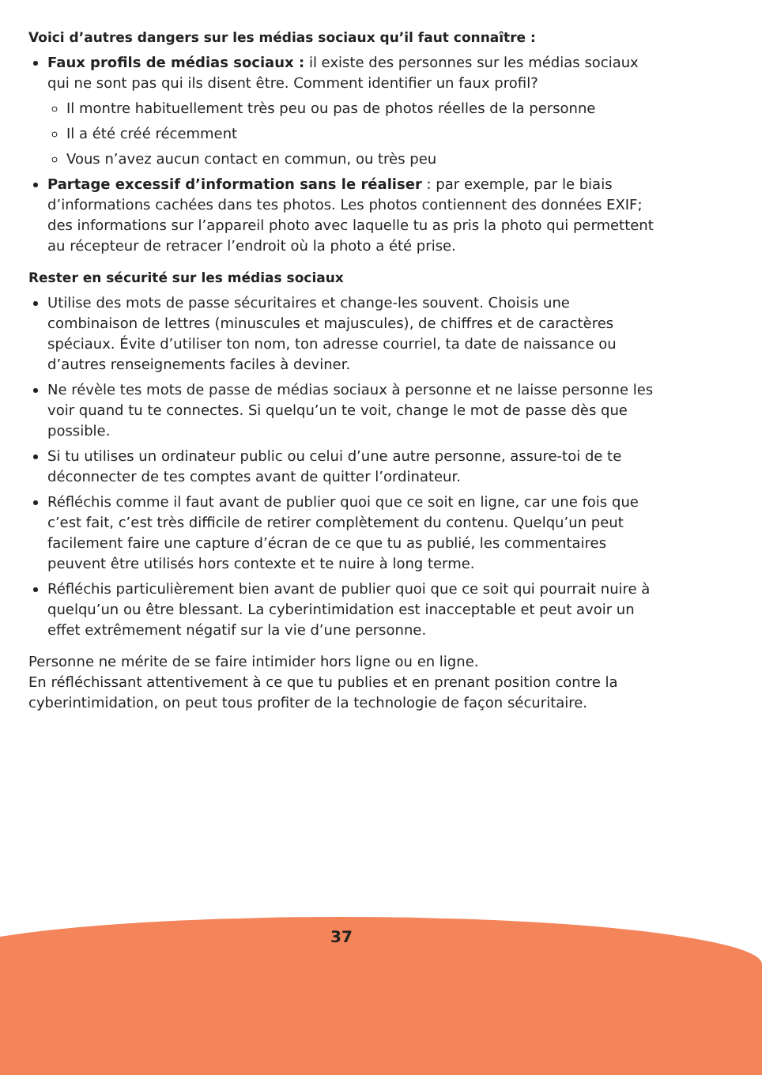Voici d’autres dangers sur les médias sociaux qu’il faut connaître :
Faux profils de médias sociaux : il existe des personnes sur les médias sociaux qui ne sont pas qui ils disent être. Comment identifier un faux profil?
Il montre habituellement très peu ou pas de photos réelles de la personne
Il a été créé récemment
Vous n’avez aucun contact en commun, ou très peu
Partage excessif d’information sans le réaliser : par exemple, par le biais d’informations cachées dans tes photos. Les photos contiennent des données EXIF; des informations sur l’appareil photo avec laquelle tu as pris la photo qui permettent au récepteur de retracer l’endroit où la photo a été prise.
Rester en sécurité sur les médias sociaux
Utilise des mots de passe sécuritaires et change-les souvent. Choisis une combinaison de lettres (minuscules et majuscules), de chiffres et de caractères spéciaux. Évite d’utiliser ton nom, ton adresse courriel, ta date de naissance ou d’autres renseignements faciles à deviner.
Ne révèle tes mots de passe de médias sociaux à personne et ne laisse personne les voir quand tu te connectes. Si quelqu’un te voit, change le mot de passe dès que possible.
Si tu utilises un ordinateur public ou celui d’une autre personne, assure-toi de te déconnecter de tes comptes avant de quitter l’ordinateur.
Réfléchis comme il faut avant de publier quoi que ce soit en ligne, car une fois que c’est fait, c’est très difficile de retirer complètement du contenu. Quelqu’un peut facilement faire une capture d’écran de ce que tu as publié, les commentaires peuvent être utilisés hors contexte et te nuire à long terme.
Réfléchis particulièrement bien avant de publier quoi que ce soit qui pourrait nuire à quelqu’un ou être blessant. La cyberintimidation est inacceptable et peut avoir un effet extrêmement négatif sur la vie d’une personne.
Personne ne mérite de se faire intimider hors ligne ou en ligne.
En réfléchissant attentivement à ce que tu publies et en prenant position contre la cyberintimidation, on peut tous profiter de la technologie de façon sécuritaire.
37